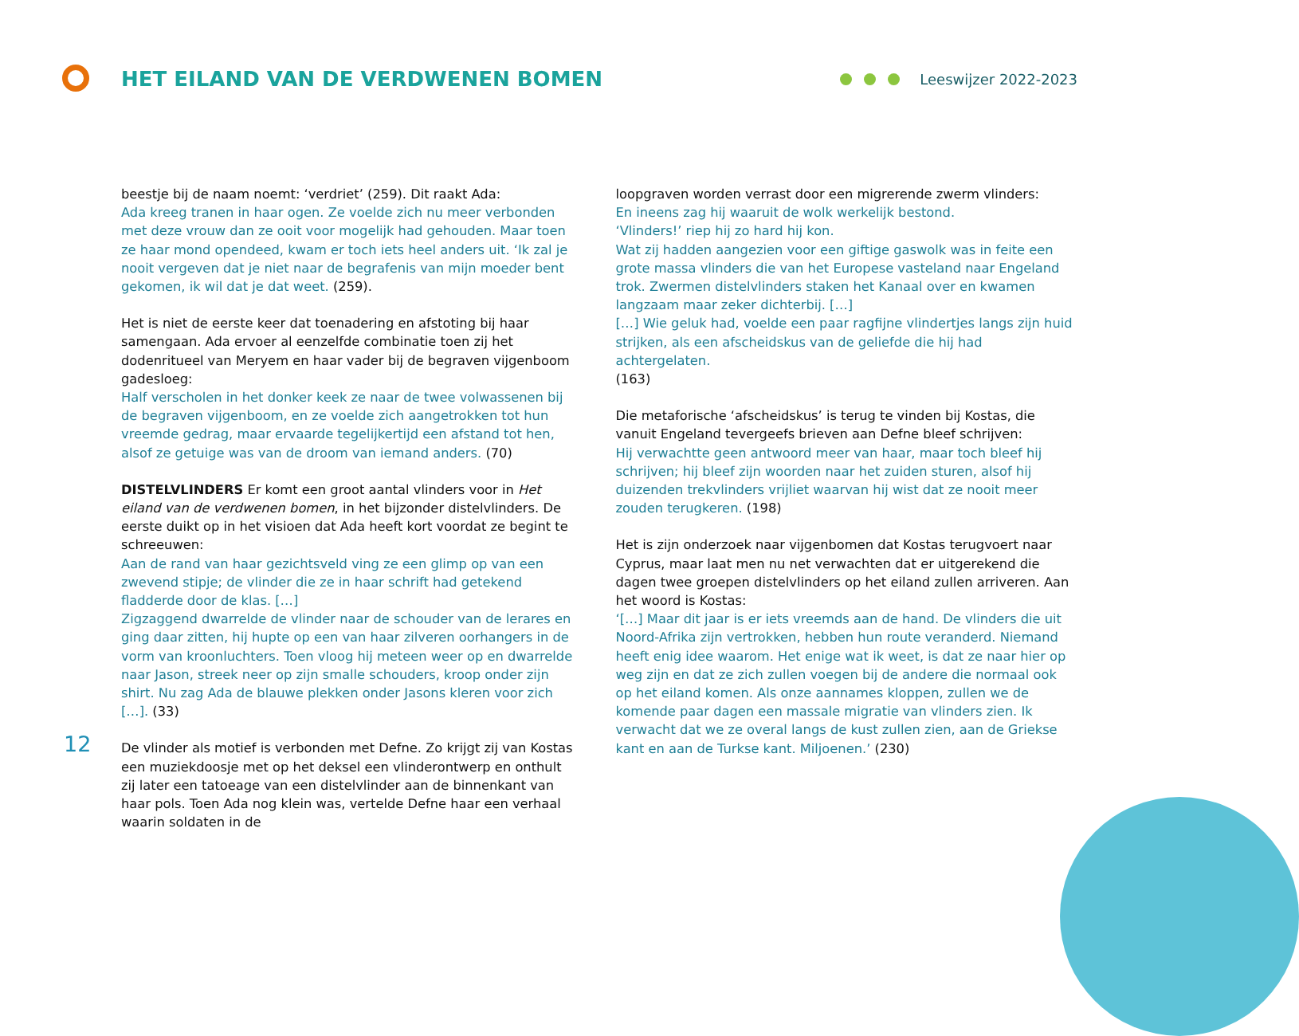HET EILAND VAN DE VERDWENEN BOMEN
Leeswijzer 2022-2023
beestje bij de naam noemt: ‘verdriet’ (259). Dit raakt Ada:
Ada kreeg tranen in haar ogen. Ze voelde zich nu meer verbonden met deze vrouw dan ze ooit voor mogelijk had gehouden. Maar toen ze haar mond opendeed, kwam er toch iets heel anders uit. ‘Ik zal je nooit vergeven dat je niet naar de begrafenis van mijn moeder bent gekomen, ik wil dat je dat weet. (259).
Het is niet de eerste keer dat toenadering en afstoting bij haar samengaan. Ada ervoer al eenzelfde combinatie toen zij het dodenritueel van Meryem en haar vader bij de begraven vijgenboom gadesloeg:
Half verscholen in het donker keek ze naar de twee volwassenen bij de begraven vijgenboom, en ze voelde zich aangetrokken tot hun vreemde gedrag, maar ervaarde tegelijkertijd een afstand tot hen, alsof ze getuige was van de droom van iemand anders. (70)
DISTELVLINDERS Er komt een groot aantal vlinders voor in Het eiland van de verdwenen bomen, in het bijzonder distelvlinders. De eerste duikt op in het visioen dat Ada heeft kort voordat ze begint te schreeuwen:
Aan de rand van haar gezichtsveld ving ze een glimp op van een zwevend stipje; de vlinder die ze in haar schrift had getekend fladderde door de klas. […]
Zigzaggend dwarrelde de vlinder naar de schouder van de lerares en ging daar zitten, hij hupte op een van haar zilveren oorhangers in de vorm van kroonluchters. Toen vloog hij meteen weer op en dwarrelde naar Jason, streek neer op zijn smalle schouders, kroop onder zijn shirt. Nu zag Ada de blauwe plekken onder Jasons kleren voor zich […]. (33)
De vlinder als motief is verbonden met Defne. Zo krijgt zij van Kostas een muziekdoosje met op het deksel een vlinderontwerp en onthult zij later een tatoeage van een distelvlinder aan de binnenkant van haar pols. Toen Ada nog klein was, vertelde Defne haar een verhaal waarin soldaten in de
loopgraven worden verrast door een migrerende zwerm vlinders:
En ineens zag hij waaruit de wolk werkelijk bestond.
‘Vlinders!’ riep hij zo hard hij kon.
Wat zij hadden aangezien voor een giftige gaswolk was in feite een grote massa vlinders die van het Europese vasteland naar Engeland trok. Zwermen distelvlinders staken het Kanaal over en kwamen langzaam maar zeker dichterbij. […]
[…] Wie geluk had, voelde een paar ragfijne vlindertjes langs zijn huid strijken, als een afscheidskus van de geliefde die hij had achtergelaten.
(163)
Die metaforische ‘afscheidskus’ is terug te vinden bij Kostas, die vanuit Engeland tevergeefs brieven aan Defne bleef schrijven:
Hij verwachtte geen antwoord meer van haar, maar toch bleef hij schrijven; hij bleef zijn woorden naar het zuiden sturen, alsof hij duizenden trekvlinders vrijliet waarvan hij wist dat ze nooit meer zouden terugkeren. (198)
Het is zijn onderzoek naar vijgenbomen dat Kostas terugvoert naar Cyprus, maar laat men nu net verwachten dat er uitgerekend die dagen twee groepen distelvlinders op het eiland zullen arriveren. Aan het woord is Kostas:
‘[…] Maar dit jaar is er iets vreemds aan de hand. De vlinders die uit Noord-Afrika zijn vertrokken, hebben hun route veranderd. Niemand heeft enig idee waarom. Het enige wat ik weet, is dat ze naar hier op weg zijn en dat ze zich zullen voegen bij de andere die normaal ook op het eiland komen. Als onze aannames kloppen, zullen we de komende paar dagen een massale migratie van vlinders zien. Ik verwacht dat we ze overal langs de kust zullen zien, aan de Griekse kant en aan de Turkse kant. Miljoenen.’ (230)
12